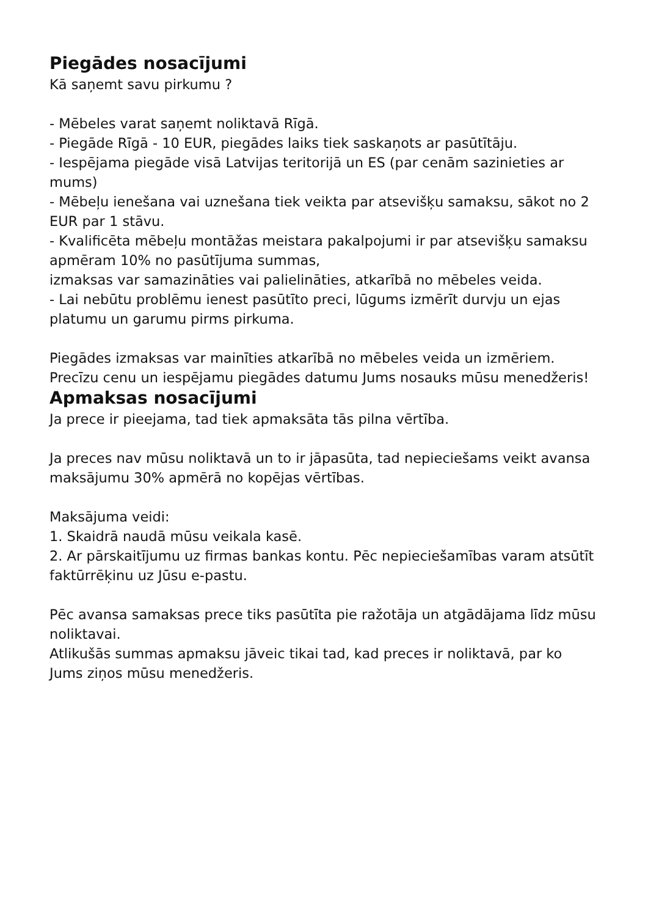Piegādes nosacījumi
Kā saņemt savu pirkumu ?
- Mēbeles varat saņemt noliktavā Rīgā.
- Piegāde Rīgā - 10 EUR, piegādes laiks tiek saskaņots ar pasūtītāju.
- Iespējama piegāde visā Latvijas teritorijā un ES (par cenām sazinieties ar mums)
- Mēbeļu ienešana vai uznešana tiek veikta par atsevišķu samaksu, sākot no 2 EUR par 1 stāvu.
- Kvalificēta mēbeļu montāžas meistara pakalpojumi ir par atsevišķu samaksu apmēram 10% no pasūtījuma summas,
izmaksas var samazināties vai palielināties, atkarībā no mēbeles veida.
- Lai nebūtu problēmu ienest pasūtīto preci, lūgums izmērīt durvju un ejas platumu un garumu pirms pirkuma.
Piegādes izmaksas var mainīties atkarībā no mēbeles veida un izmēriem. Precīzu cenu un iespējamu piegādes datumu Jums nosauks mūsu menedžeris!
Apmaksas nosacījumi
Ja prece ir pieejama, tad tiek apmaksāta tās pilna vērtība.
Ja preces nav mūsu noliktavā un to ir jāpasūta, tad nepieciešams veikt avansa maksājumu 30% apmērā no kopējas vērtības.
Maksājuma veidi:
1. Skaidrā naudā mūsu veikala kasē.
2. Ar pārskaitījumu uz firmas bankas kontu. Pēc nepieciešamības varam atsūtīt faktūrrēķinu uz Jūsu e-pastu.
Pēc avansa samaksas prece tiks pasūtīta pie ražotāja un atgādājama līdz mūsu noliktavai.
Atlikušās summas apmaksu jāveic tikai tad, kad preces ir noliktavā, par ko Jums ziņos mūsu menedžeris.